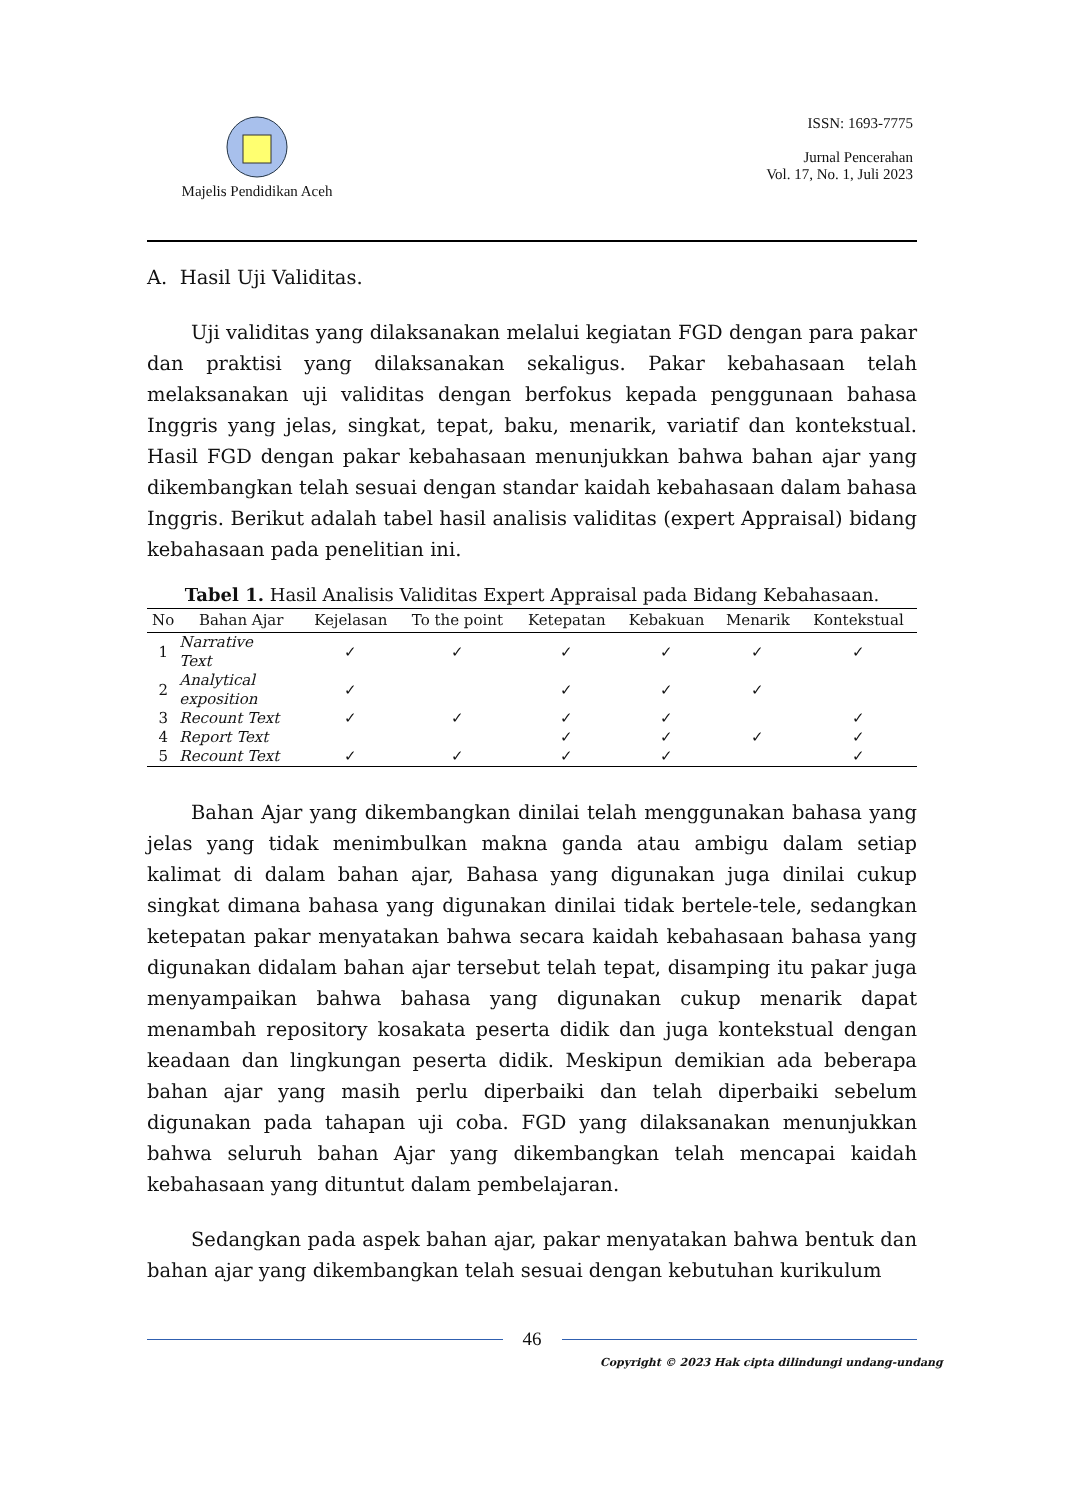Majelis Pendidikan Aceh ISSN: 1693-7775
Jurnal Pencerahan
Vol. 17, No. 1, Juli 2023
A. Hasil Uji Validitas.
Uji validitas yang dilaksanakan melalui kegiatan FGD dengan para pakar dan praktisi yang dilaksanakan sekaligus. Pakar kebahasaan telah melaksanakan uji validitas dengan berfokus kepada penggunaan bahasa Inggris yang jelas, singkat, tepat, baku, menarik, variatif dan kontekstual. Hasil FGD dengan pakar kebahasaan menunjukkan bahwa bahan ajar yang dikembangkan telah sesuai dengan standar kaidah kebahasaan dalam bahasa Inggris. Berikut adalah tabel hasil analisis validitas (expert Appraisal) bidang kebahasaan pada penelitian ini.
Tabel 1. Hasil Analisis Validitas Expert Appraisal pada Bidang Kebahasaan.
| No | Bahan Ajar | Kejelasan | To the point | Ketepatan | Kebakuan | Menarik | Kontekstual |
| --- | --- | --- | --- | --- | --- | --- | --- |
| 1 | Narrative Text | ✓ | ✓ | ✓ | ✓ | ✓ | ✓ |
| 2 | Analytical exposition | ✓ | | ✓ | ✓ | ✓ | |
| 3 | Recount Text | ✓ | ✓ | ✓ | ✓ | | ✓ |
| 4 | Report Text | | | ✓ | ✓ | ✓ | ✓ |
| 5 | Recount Text | ✓ | ✓ | ✓ | ✓ | | ✓ |
Bahan Ajar yang dikembangkan dinilai telah menggunakan bahasa yang jelas yang tidak menimbulkan makna ganda atau ambigu dalam setiap kalimat di dalam bahan ajar, Bahasa yang digunakan juga dinilai cukup singkat dimana bahasa yang digunakan dinilai tidak bertele-tele, sedangkan ketepatan pakar menyatakan bahwa secara kaidah kebahasaan bahasa yang digunakan didalam bahan ajar tersebut telah tepat, disamping itu pakar juga menyampaikan bahwa bahasa yang digunakan cukup menarik dapat menambah repository kosakata peserta didik dan juga kontekstual dengan keadaan dan lingkungan peserta didik. Meskipun demikian ada beberapa bahan ajar yang masih perlu diperbaiki dan telah diperbaiki sebelum digunakan pada tahapan uji coba. FGD yang dilaksanakan menunjukkan bahwa seluruh bahan Ajar yang dikembangkan telah mencapai kaidah kebahasaan yang dituntut dalam pembelajaran.
Sedangkan pada aspek bahan ajar, pakar menyatakan bahwa bentuk dan bahan ajar yang dikembangkan telah sesuai dengan kebutuhan kurikulum
46
Copyright © 2023 Hak cipta dilindungi undang-undang